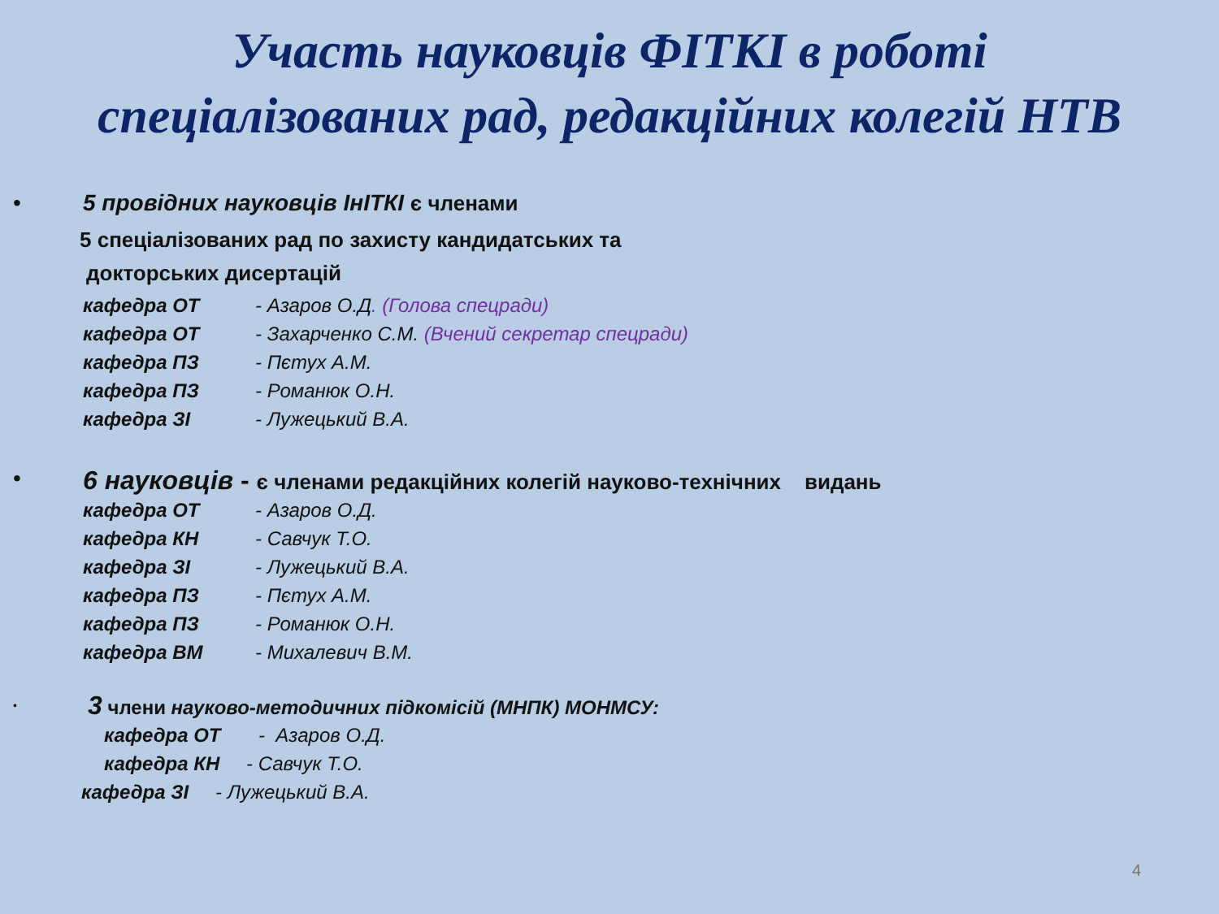Участь науковців ФІТКІ в роботі
спеціалізованих рад, редакційних колегій НТВ
•
5 провідних науковців ІнІТКІ є членами
5 спеціалізованих рад по захисту кандидатських та
докторських дисертацій
кафедра ОТ - Азаров О.Д. (Голова спецради)
кафедра ОТ - Захарченко С.М. (Вчений секретар спецради)
кафедра ПЗ - Пєтух А.М.
кафедра ПЗ - Романюк О.Н.
кафедра ЗІ - Лужецький В.А.
•
6 науковців - є членами редакційних колегій науково-технічних видань
кафедра ОТ - Азаров О.Д.
кафедра КН - Савчук Т.О.
кафедра ЗІ - Лужецький В.А.
кафедра ПЗ - Пєтух А.М.
кафедра ПЗ - Романюк О.Н.
кафедра ВМ - Михалевич В.М.
•
3 члени науково-методичних підкомісій (МНПК) МОНМСУ:
кафедра ОТ - Азаров О.Д.
кафедра КН - Савчук Т.О.
кафедра ЗІ - Лужецький В.А.
4